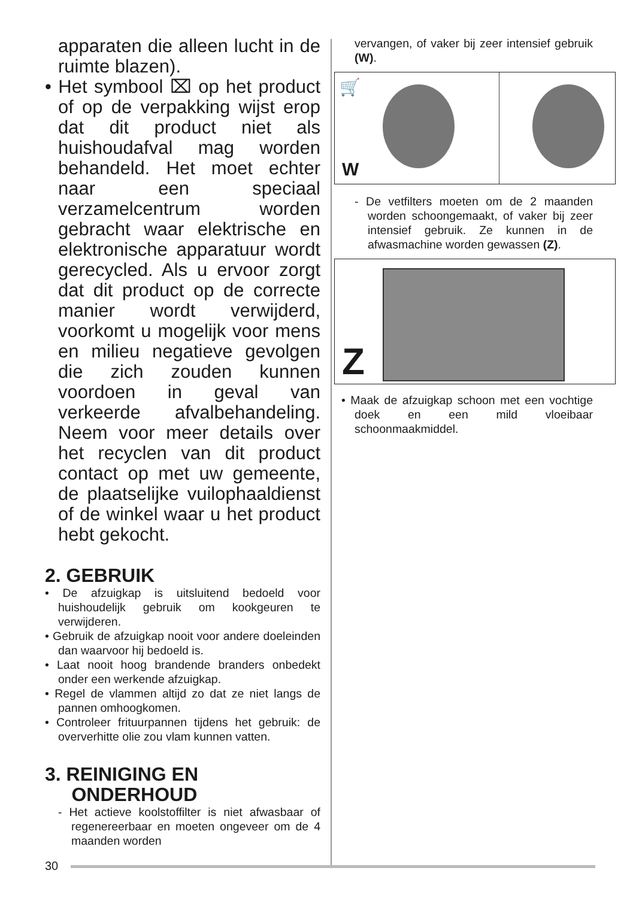apparaten die alleen lucht in de ruimte blazen).
• Het symbool ⌧ op het product of op de verpakking wijst erop dat dit product niet als huishoudafval mag worden behandeld. Het moet echter naar een speciaal verzamelcentrum worden gebracht waar elektrische en elektronische apparatuur wordt gerecycled. Als u ervoor zorgt dat dit product op de correcte manier wordt verwijderd, voorkomt u mogelijk voor mens en milieu negatieve gevolgen die zich zouden kunnen voordoen in geval van verkeerde afvalbehandeling. Neem voor meer details over het recyclen van dit product contact op met uw gemeente, de plaatselijke vuilophaaldienst of de winkel waar u het product hebt gekocht.
2. GEBRUIK
• De afzuigkap is uitsluitend bedoeld voor huishoudelijk gebruik om kookgeuren te verwijderen.
• Gebruik de afzuigkap nooit voor andere doeleinden dan waarvoor hij bedoeld is.
• Laat nooit hoog brandende branders onbedekt onder een werkende afzuigkap.
• Regel de vlammen altijd zo dat ze niet langs de pannen omhoogkomen.
• Controleer frituurpannen tijdens het gebruik: de oververhitte olie zou vlam kunnen vatten.
3. REINIGING EN
ONDERHOUD
- Het actieve koolstoffilter is niet afwasbaar of regenereerbaar en moeten ongeveer om de 4 maanden worden
vervangen, of vaker bij zeer intensief gebruik (W).
🛒
W
- De vetfilters moeten om de 2 maanden worden schoongemaakt, of vaker bij zeer intensief gebruik. Ze kunnen in de afwasmachine worden gewassen (Z).
Z
• Maak de afzuigkap schoon met een vochtige doek en een mild vloeibaar schoonmaakmiddel.
30